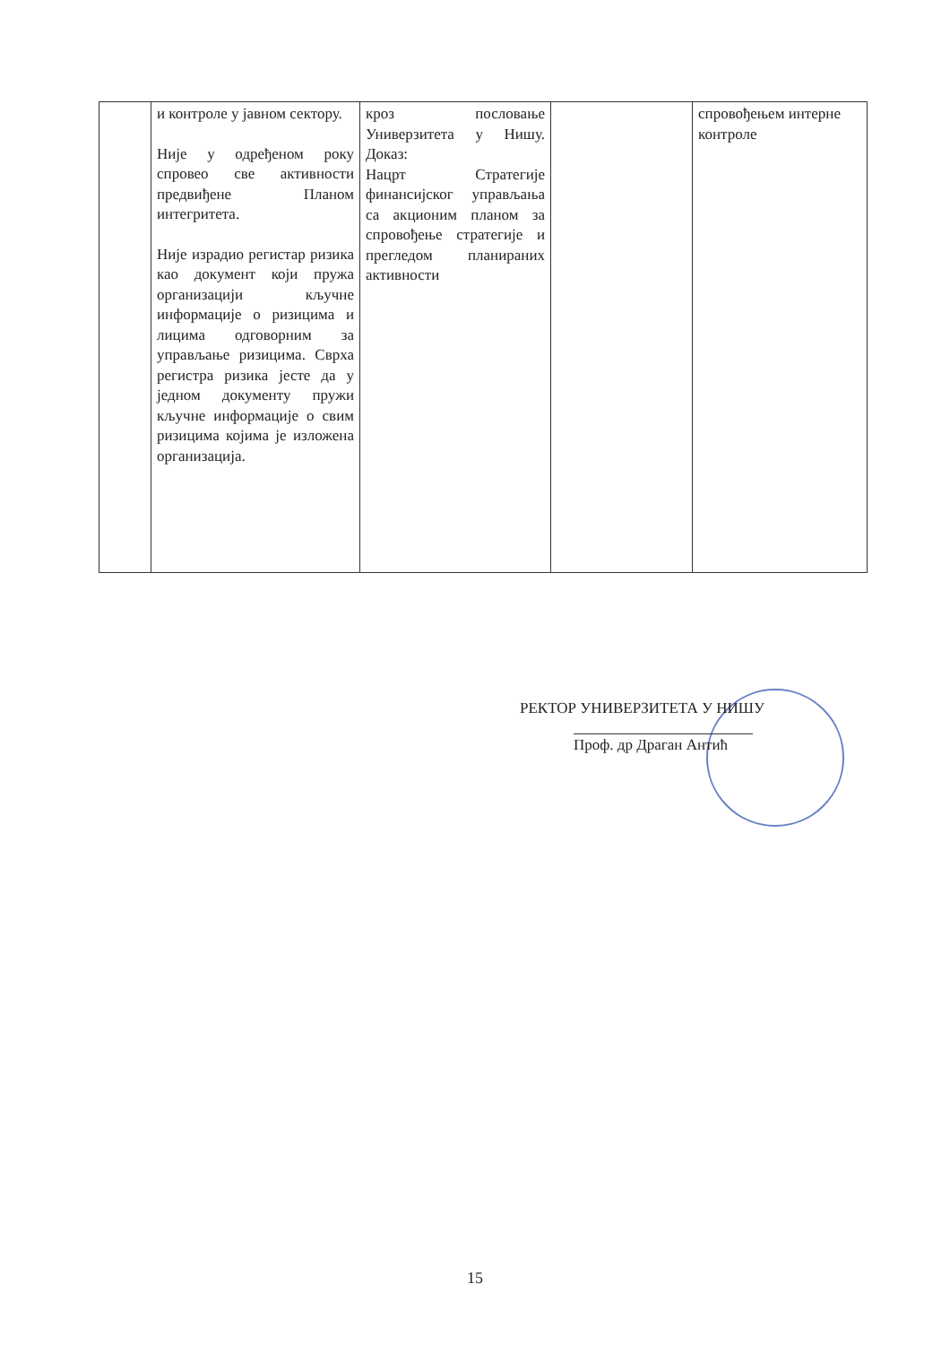| | и контроле у јавном сектору. Није у одређеном року спровео све активности предвиђене Планом интегритета. Није израдио регистар ризика као документ који пружа организацији кључне информације о ризицима и лицима одговорним за управљање ризицима. Сврха регистра ризика јесте да у једном документу пружи кључне информације о свим ризицима којима је изложена организација. | кроз пословање Универзитета у Нишу. Доказ: Нацрт Стратегије финансијског управљања са акционим планом за спровођење стратегије и прегледом планираних активности | | спровођењем интерне контроле |
РЕКТОР УНИВЕРЗИТЕТА У НИШУ
Проф. др Драган Антић
15